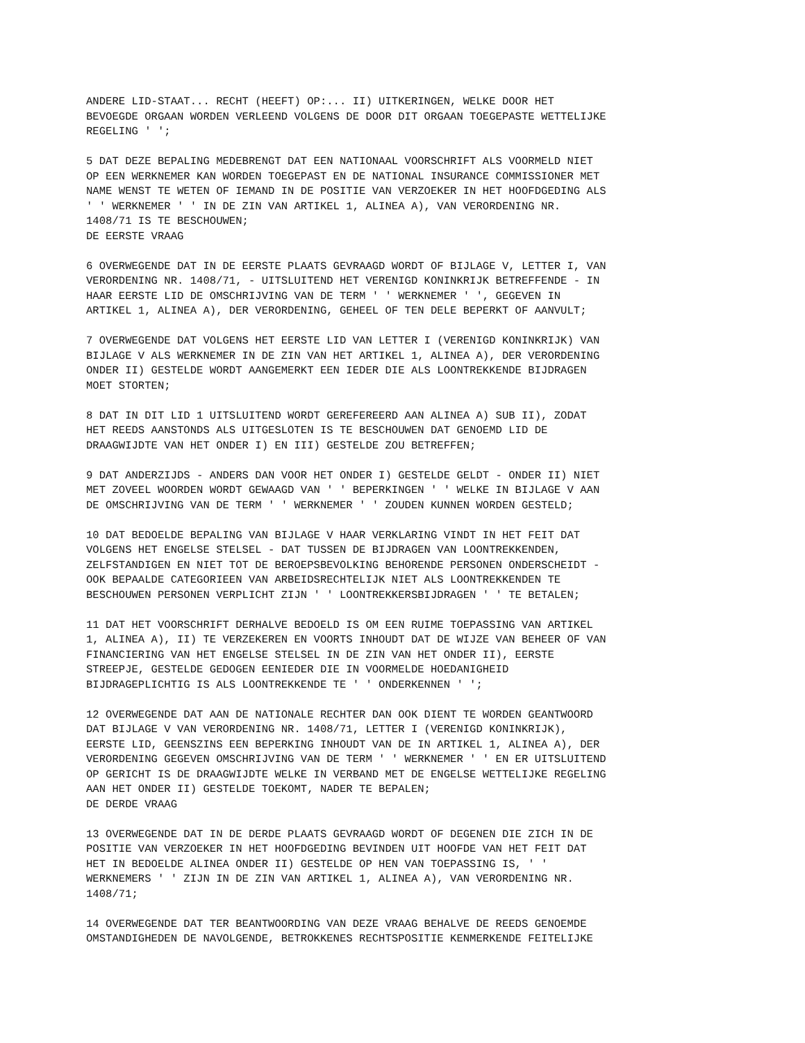ANDERE LID-STAAT... RECHT (HEEFT) OP:... II) UITKERINGEN, WELKE DOOR HET BEVOEGDE ORGAAN WORDEN VERLEEND VOLGENS DE DOOR DIT ORGAAN TOEGEPASTE WETTELIJKE REGELING ' ';
5 DAT DEZE BEPALING MEDEBRENGT DAT EEN NATIONAAL VOORSCHRIFT ALS VOORMELD NIET OP EEN WERKNEMER KAN WORDEN TOEGEPAST EN DE NATIONAL INSURANCE COMMISSIONER MET NAME WENST TE WETEN OF IEMAND IN DE POSITIE VAN VERZOEKER IN HET HOOFDGEDING ALS ' ' WERKNEMER ' ' IN DE ZIN VAN ARTIKEL 1, ALINEA A), VAN VERORDENING NR. 1408/71 IS TE BESCHOUWEN; DE EERSTE VRAAG
6 OVERWEGENDE DAT IN DE EERSTE PLAATS GEVRAAGD WORDT OF BIJLAGE V, LETTER I, VAN VERORDENING NR. 1408/71, - UITSLUITEND HET VERENIGD KONINKRIJK BETREFFENDE - IN HAAR EERSTE LID DE OMSCHRIJVING VAN DE TERM ' ' WERKNEMER ' ', GEGEVEN IN ARTIKEL 1, ALINEA A), DER VERORDENING, GEHEEL OF TEN DELE BEPERKT OF AANVULT;
7 OVERWEGENDE DAT VOLGENS HET EERSTE LID VAN LETTER I (VERENIGD KONINKRIJK) VAN BIJLAGE V ALS WERKNEMER IN DE ZIN VAN HET ARTIKEL 1, ALINEA A), DER VERORDENING ONDER II) GESTELDE WORDT AANGEMERKT EEN IEDER DIE ALS LOONTREKKENDE BIJDRAGEN MOET STORTEN;
8 DAT IN DIT LID 1 UITSLUITEND WORDT GEREFEREERD AAN ALINEA A) SUB II), ZODAT HET REEDS AANSTONDS ALS UITGESLOTEN IS TE BESCHOUWEN DAT GENOEMD LID DE DRAAGWIJDTE VAN HET ONDER I) EN III) GESTELDE ZOU BETREFFEN;
9 DAT ANDERZIJDS - ANDERS DAN VOOR HET ONDER I) GESTELDE GELDT - ONDER II) NIET MET ZOVEEL WOORDEN WORDT GEWAAGD VAN ' ' BEPERKINGEN ' ' WELKE IN BIJLAGE V AAN DE OMSCHRIJVING VAN DE TERM ' ' WERKNEMER ' ' ZOUDEN KUNNEN WORDEN GESTELD;
10 DAT BEDOELDE BEPALING VAN BIJLAGE V HAAR VERKLARING VINDT IN HET FEIT DAT VOLGENS HET ENGELSE STELSEL - DAT TUSSEN DE BIJDRAGEN VAN LOONTREKKENDEN, ZELFSTANDIGEN EN NIET TOT DE BEROEPSBEVOLKING BEHORENDE PERSONEN ONDERSCHEIDT - OOK BEPAALDE CATEGORIEEN VAN ARBEIDSRECHTELIJK NIET ALS LOONTREKKENDEN TE BESCHOUWEN PERSONEN VERPLICHT ZIJN ' ' LOONTREKKERSBIJDRAGEN ' ' TE BETALEN;
11 DAT HET VOORSCHRIFT DERHALVE BEDOELD IS OM EEN RUIME TOEPASSING VAN ARTIKEL 1, ALINEA A), II) TE VERZEKEREN EN VOORTS INHOUDT DAT DE WIJZE VAN BEHEER OF VAN FINANCIERING VAN HET ENGELSE STELSEL IN DE ZIN VAN HET ONDER II), EERSTE STREEPJE, GESTELDE GEDOGEN EENIEDER DIE IN VOORMELDE HOEDANIGHEID BIJDRAGEPLICHTIG IS ALS LOONTREKKENDE TE ' ' ONDERKENNEN ' ';
12 OVERWEGENDE DAT AAN DE NATIONALE RECHTER DAN OOK DIENT TE WORDEN GEANTWOORD DAT BIJLAGE V VAN VERORDENING NR. 1408/71, LETTER I (VERENIGD KONINKRIJK), EERSTE LID, GEENSZINS EEN BEPERKING INHOUDT VAN DE IN ARTIKEL 1, ALINEA A), DER VERORDENING GEGEVEN OMSCHRIJVING VAN DE TERM ' ' WERKNEMER ' ' EN ER UITSLUITEND OP GERICHT IS DE DRAAGWIJDTE WELKE IN VERBAND MET DE ENGELSE WETTELIJKE REGELING AAN HET ONDER II) GESTELDE TOEKOMT, NADER TE BEPALEN; DE DERDE VRAAG
13 OVERWEGENDE DAT IN DE DERDE PLAATS GEVRAAGD WORDT OF DEGENEN DIE ZICH IN DE POSITIE VAN VERZOEKER IN HET HOOFDGEDING BEVINDEN UIT HOOFDE VAN HET FEIT DAT HET IN BEDOELDE ALINEA ONDER II) GESTELDE OP HEN VAN TOEPASSING IS, ' ' WERKNEMERS ' ' ZIJN IN DE ZIN VAN ARTIKEL 1, ALINEA A), VAN VERORDENING NR. 1408/71;
14 OVERWEGENDE DAT TER BEANTWOORDING VAN DEZE VRAAG BEHALVE DE REEDS GENOEMDE OMSTANDIGHEDEN DE NAVOLGENDE, BETROKKENES RECHTSPOSITIE KENMERKENDE FEITELIJKE